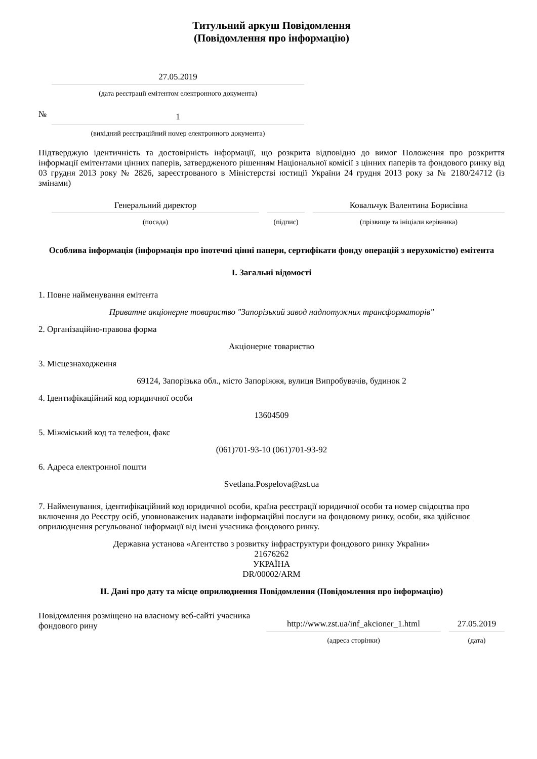Титульний аркуш Повідомлення
(Повідомлення про інформацію)
| | 27.05.2019 |
| | (дата реєстрації емітентом електронного документа) |
| № | 1 |
| | (вихідний реєстраційний номер електронного документа) |
Підтверджую ідентичність та достовірність інформації, що розкрита відповідно до вимог Положення про розкриття інформації емітентами цінних паперів, затвердженого рішенням Національної комісії з цінних паперів та фондового ринку від 03 грудня 2013 року № 2826, зареєстрованого в Міністерстві юстиції України 24 грудня 2013 року за № 2180/24712 (із змінами)
| | Генеральний директор | | | | Ковальчук Валентина Борисівна |
| | (посада) | | (підпис) | | (прізвище та ініціали керівника) |
Особлива інформація (інформація про іпотечні цінні папери, сертифікати фонду операцій з нерухомістю) емітента
I. Загальні відомості
1. Повне найменування емітента
Приватне акціонерне товариство "Запорізький завод надпотужних трансформаторів"
2. Організаційно-правова форма
Акціонерне товариство
3. Місцезнаходження
69124, Запорізька обл., місто Запоріжжя, вулиця Випробувачів, будинок 2
4. Ідентифікаційний код юридичної особи
13604509
5. Міжміський код та телефон, факс
(061)701-93-10 (061)701-93-92
6. Адреса електронної пошти
Svetlana.Pospelova@zst.ua
7. Найменування, ідентифікаційний код юридичної особи, країна реєстрації юридичної особи та номер свідоцтва про включення до Реєстру осіб, уповноважених надавати інформаційні послуги на фондовому ринку, особи, яка здійснює оприлюднення регульованої інформації від імені учасника фондового ринку.
Державна установа «Агентство з розвитку інфраструктури фондового ринку України»
21676262
УКРАЇНА
DR/00002/ARM
II. Дані про дату та місце оприлюднення Повідомлення (Повідомлення про інформацію)
| Повідомлення розміщено на власному веб-сайті учасника фондового рину | http://www.zst.ua/inf_akcioner_1.html | | 27.05.2019 |
| | (адреса сторінки) | | (дата) |